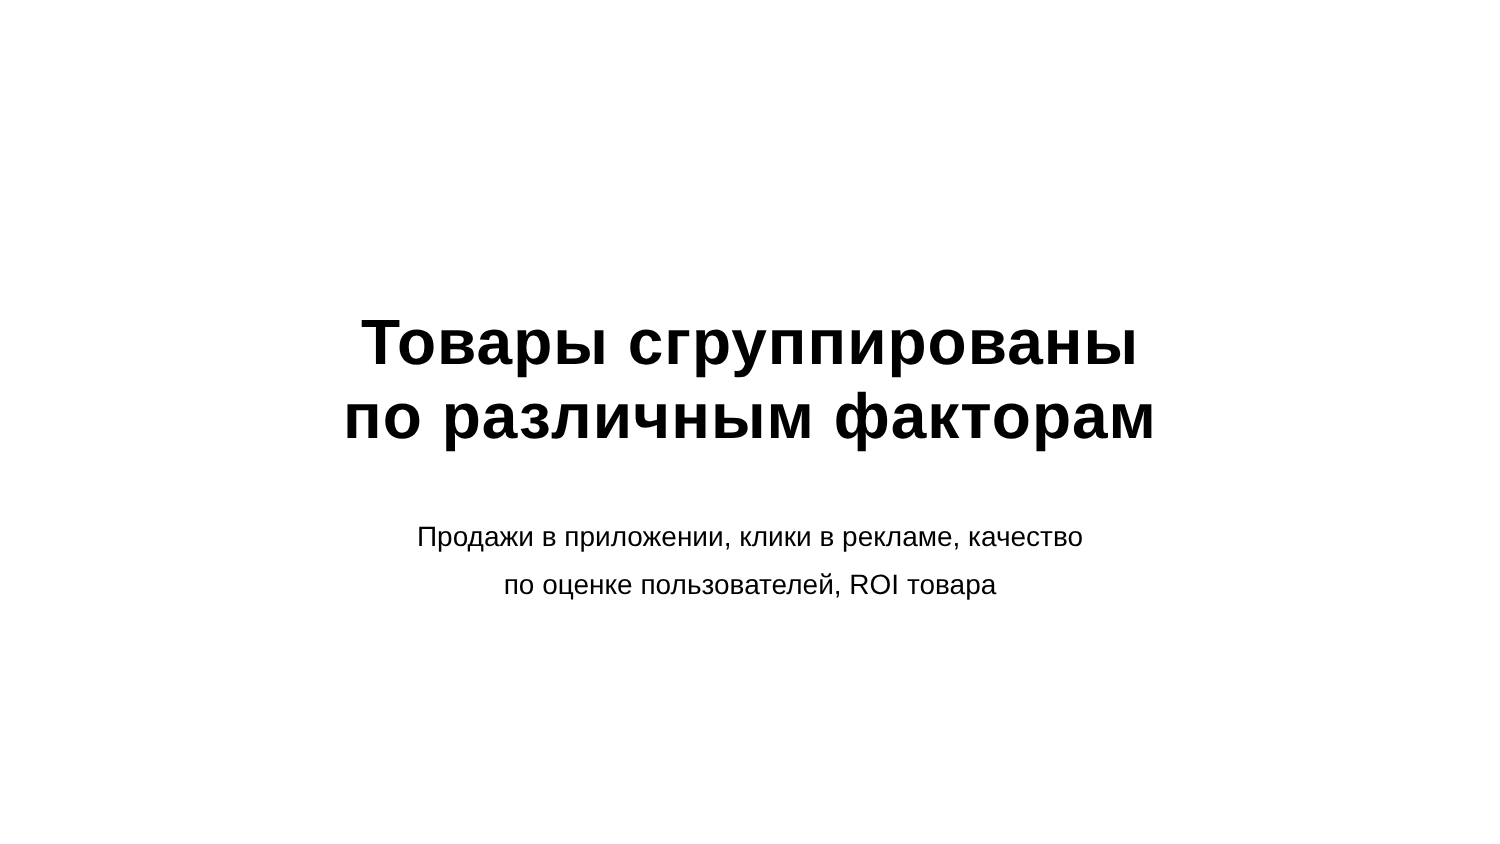Товары сгруппированы
по различным факторам
Продажи в приложении, клики в рекламе, качество
по оценке пользователей, ROI товара